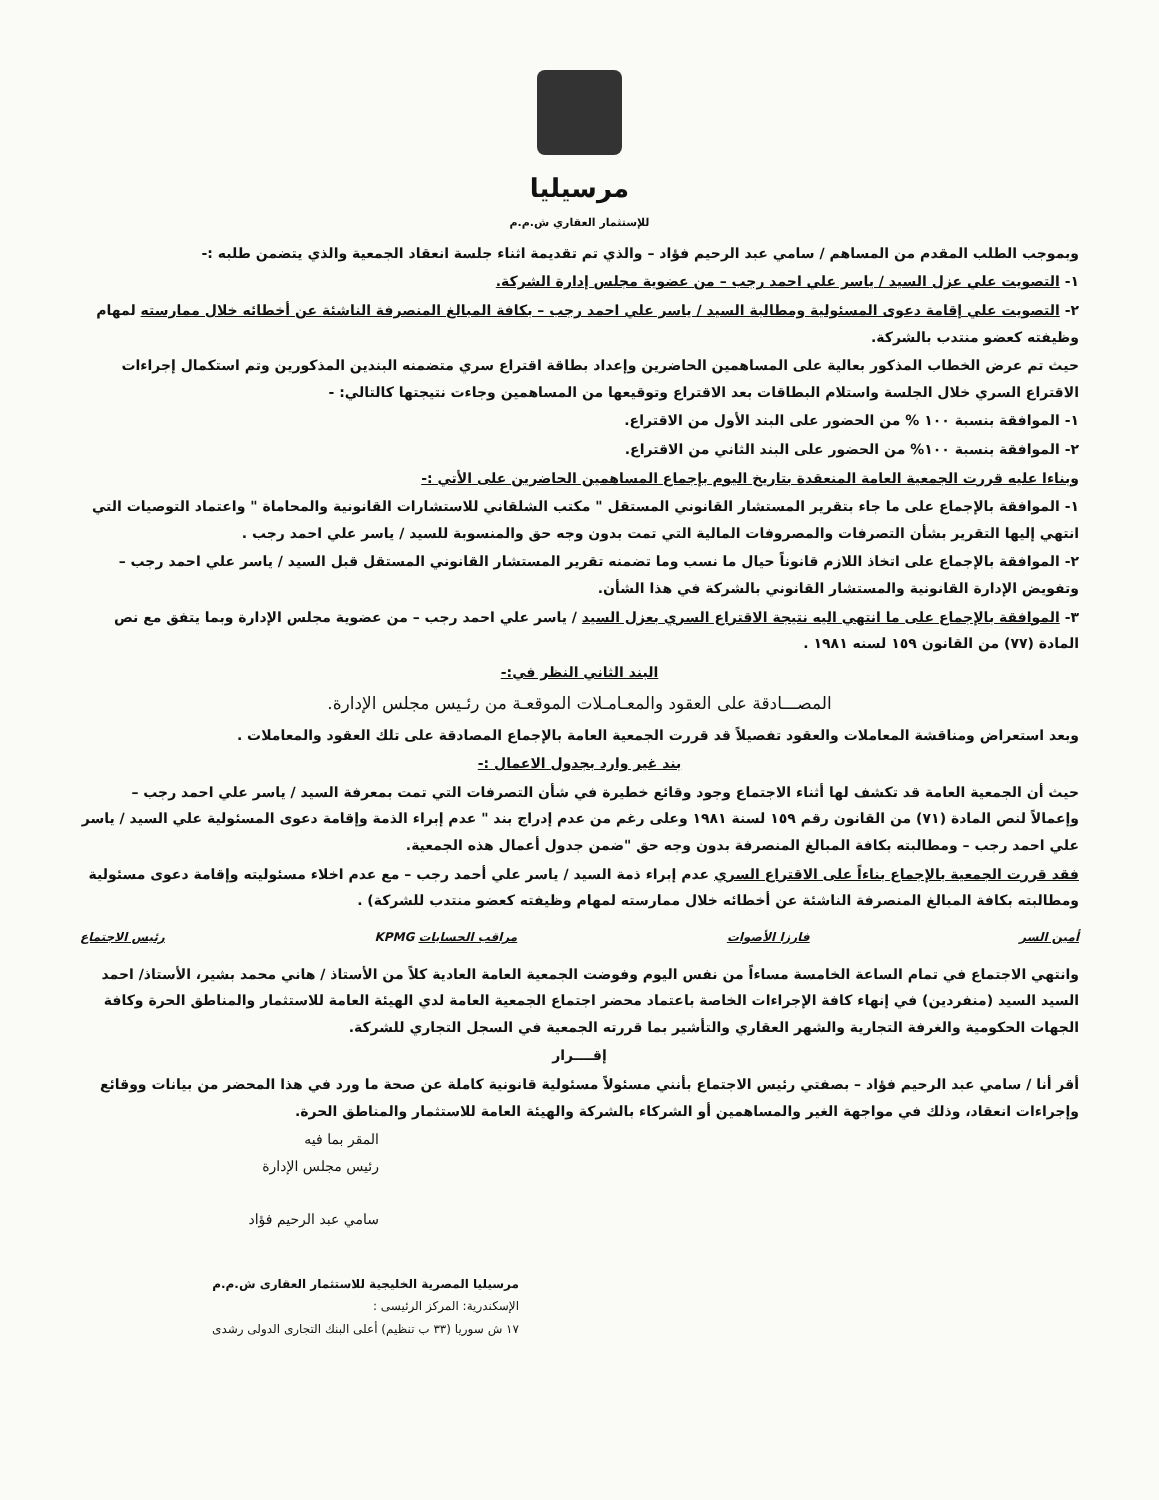مرسيليا
للإستثمار العقاري ش.م.م
وبموجب الطلب المقدم من المساهم / سامي عبد الرحيم فؤاد – والذي تم تقديمة اثناء جلسة انعقاد الجمعية والذي يتضمن طلبه :-
١- التصويت علي عزل السيد / ياسر علي احمد رجب – من عضوية مجلس إدارة الشركة.
٢- التصويت علي إقامة دعوى المسئولية ومطالبة السيد / ياسر علي احمد رجب – بكافة المبالغ المنصرفة الناشئة عن أخطائه خلال ممارسته لمهام وظيفته كعضو منتدب بالشركة.
حيث تم عرض الخطاب المذكور بعالية على المساهمين الحاضرين وإعداد بطاقة اقتراع سري متضمنه البندين المذكورين وتم استكمال إجراءات الاقتراع السري خلال الجلسة واستلام البطاقات بعد الاقتراع وتوقيعها من المساهمين وجاءت نتيجتها كالتالي: -
١- الموافقة بنسبة ١٠٠ % من الحضور على البند الأول من الاقتراع.
٢- الموافقة بنسبة ١٠٠% من الحضور على البند الثاني من الاقتراع.
وبناءا عليه قررت الجمعية العامة المنعقدة بتاريخ اليوم بإجماع المساهمين الحاضرين على الأتي :-
١- الموافقة بالإجماع على ما جاء بتقرير المستشار القانوني المستقل " مكتب الشلقاني للاستشارات القانونية والمحاماة " واعتماد التوصيات التي انتهي إليها التقرير بشأن التصرفات والمصروفات المالية التي تمت بدون وجه حق والمنسوبة للسيد / ياسر علي احمد رجب .
٢- الموافقة بالإجماع على اتخاذ اللازم قانوناً حيال ما نسب وما تضمنه تقرير المستشار القانوني المستقل قبل السيد / ياسر علي احمد رجب – وتفويض الإدارة القانونية والمستشار القانوني بالشركة في هذا الشأن.
٣- الموافقة بالإجماع على ما انتهي اليه نتيجة الاقتراع السري بعزل السيد / ياسر علي احمد رجب – من عضوية مجلس الإدارة وبما يتفق مع نص المادة (٧٧) من القانون ١٥٩ لسنه ١٩٨١ .
البند الثاني النظر في:-
المصـــادقة على العقود والمعـامـلات الموقعـة من رئـيس مجلس الإدارة.
وبعد استعراض ومناقشة المعاملات والعقود تفصيلاً قد قررت الجمعية العامة بالإجماع المصادقة على تلك العقود والمعاملات .
بند غير وارد بجدول الاعمال :-
حيث أن الجمعية العامة قد تكشف لها أثناء الاجتماع وجود وقائع خطيرة في شأن التصرفات التي تمت بمعرفة السيد / ياسر علي احمد رجب – وإعمالاً لنص المادة (٧١) من القانون رقم ١٥٩ لسنة ١٩٨١ وعلى رغم من عدم إدراج بند " عدم إبراء الذمة وإقامة دعوى المسئولية علي السيد / ياسر علي احمد رجب – ومطالبته بكافة المبالغ المنصرفة بدون وجه حق "ضمن جدول أعمال هذه الجمعية.
فقد قررت الجمعية بالإجماع بناءاً على الاقتراع السري عدم إبراء ذمة السيد / ياسر علي أحمد رجب – مع عدم اخلاء مسئوليته وإقامة دعوى مسئولية ومطالبته بكافة المبالغ المنصرفة الناشئة عن أخطائه خلال ممارسته لمهام وظيفته كعضو منتدب للشركة) .
أمين السر فارزا الأصوات مراقب الحسابات KPMG رئيس الاجتماع
وانتهي الاجتماع في تمام الساعة الخامسة مساءاً من نفس اليوم وفوضت الجمعية العامة العادية كلاً من الأستاذ / هاني محمد بشير، الأستاذ/ احمد السيد السيد (منفردين) في إنهاء كافة الإجراءات الخاصة باعتماد محضر اجتماع الجمعية العامة لدي الهيئة العامة للاستثمار والمناطق الحرة وكافة الجهات الحكومية والغرفة التجارية والشهر العقاري والتأشير بما قررته الجمعية في السجل التجاري للشركة.
إقــــرار
أقر أنا / سامي عبد الرحيم فؤاد – بصفتي رئيس الاجتماع بأنني مسئولاً مسئولية قانونية كاملة عن صحة ما ورد في هذا المحضر من بيانات ووقائع وإجراءات انعقاد، وذلك في مواجهة الغير والمساهمين أو الشركاء بالشركة والهيئة العامة للاستثمار والمناطق الحرة.
المقر بما فيه
رئيس مجلس الإدارة
سامي عبد الرحيم فؤاد
مرسيليا المصرية الخليجية للاستثمار العقارى ش.م.م
الإسكندرية: المركز الرئيسى :
١٧ ش سوريا (٣٣ ب تنظيم) أعلى البنك التجارى الدولى رشدى